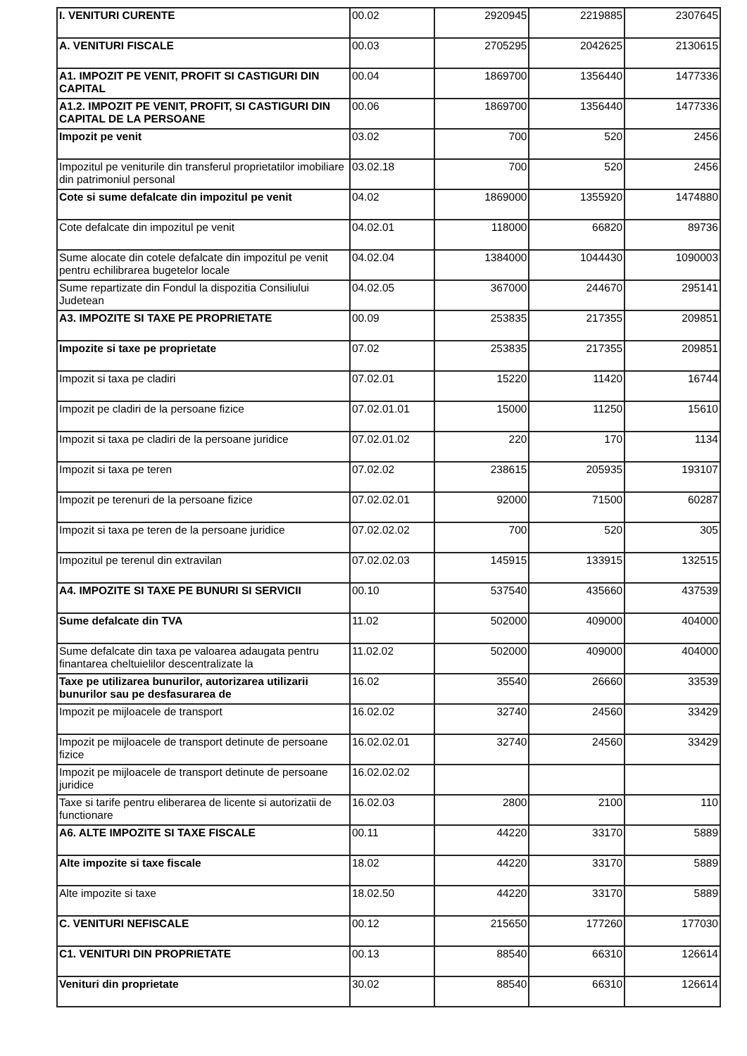| I. VENITURI CURENTE | 00.02 | 2920945 | 2219885 | 2307645 |
| A. VENITURI FISCALE | 00.03 | 2705295 | 2042625 | 2130615 |
| A1. IMPOZIT PE VENIT, PROFIT SI CASTIGURI DIN CAPITAL | 00.04 | 1869700 | 1356440 | 1477336 |
| A1.2. IMPOZIT PE VENIT, PROFIT, SI CASTIGURI DIN CAPITAL DE LA PERSOANE | 00.06 | 1869700 | 1356440 | 1477336 |
| Impozit pe venit | 03.02 | 700 | 520 | 2456 |
| Impozitul pe veniturile din transferul proprietatilor imobiliare din patrimoniul personal | 03.02.18 | 700 | 520 | 2456 |
| Cote si sume defalcate din impozitul pe venit | 04.02 | 1869000 | 1355920 | 1474880 |
| Cote defalcate din impozitul pe venit | 04.02.01 | 118000 | 66820 | 89736 |
| Sume alocate din cotele defalcate din impozitul pe venit pentru echilibrarea bugetelor locale | 04.02.04 | 1384000 | 1044430 | 1090003 |
| Sume repartizate din Fondul la dispozitia Consiliului Judetean | 04.02.05 | 367000 | 244670 | 295141 |
| A3. IMPOZITE SI TAXE PE PROPRIETATE | 00.09 | 253835 | 217355 | 209851 |
| Impozite si taxe pe proprietate | 07.02 | 253835 | 217355 | 209851 |
| Impozit si taxa pe cladiri | 07.02.01 | 15220 | 11420 | 16744 |
| Impozit pe cladiri de la persoane fizice | 07.02.01.01 | 15000 | 11250 | 15610 |
| Impozit si taxa pe cladiri de la persoane juridice | 07.02.01.02 | 220 | 170 | 1134 |
| Impozit si taxa pe teren | 07.02.02 | 238615 | 205935 | 193107 |
| Impozit pe terenuri de la persoane fizice | 07.02.02.01 | 92000 | 71500 | 60287 |
| Impozit si taxa pe teren de la persoane juridice | 07.02.02.02 | 700 | 520 | 305 |
| Impozitul pe terenul din extravilan | 07.02.02.03 | 145915 | 133915 | 132515 |
| A4. IMPOZITE SI TAXE PE BUNURI SI SERVICII | 00.10 | 537540 | 435660 | 437539 |
| Sume defalcate din TVA | 11.02 | 502000 | 409000 | 404000 |
| Sume defalcate din taxa pe valoarea adaugata pentru finantarea cheltuielilor descentralizate la | 11.02.02 | 502000 | 409000 | 404000 |
| Taxe pe utilizarea bunurilor, autorizarea utilizarii bunurilor sau pe desfasurarea de | 16.02 | 35540 | 26660 | 33539 |
| Impozit pe mijloacele de transport | 16.02.02 | 32740 | 24560 | 33429 |
| Impozit pe mijloacele de transport detinute de persoane fizice | 16.02.02.01 | 32740 | 24560 | 33429 |
| Impozit pe mijloacele de transport detinute de persoane juridice | 16.02.02.02 | | | |
| Taxe si tarife pentru eliberarea de licente si autorizatii de functionare | 16.02.03 | 2800 | 2100 | 110 |
| A6. ALTE IMPOZITE SI TAXE FISCALE | 00.11 | 44220 | 33170 | 5889 |
| Alte impozite si taxe fiscale | 18.02 | 44220 | 33170 | 5889 |
| Alte impozite si taxe | 18.02.50 | 44220 | 33170 | 5889 |
| C. VENITURI NEFISCALE | 00.12 | 215650 | 177260 | 177030 |
| C1. VENITURI DIN PROPRIETATE | 00.13 | 88540 | 66310 | 126614 |
| Venituri din proprietate | 30.02 | 88540 | 66310 | 126614 |